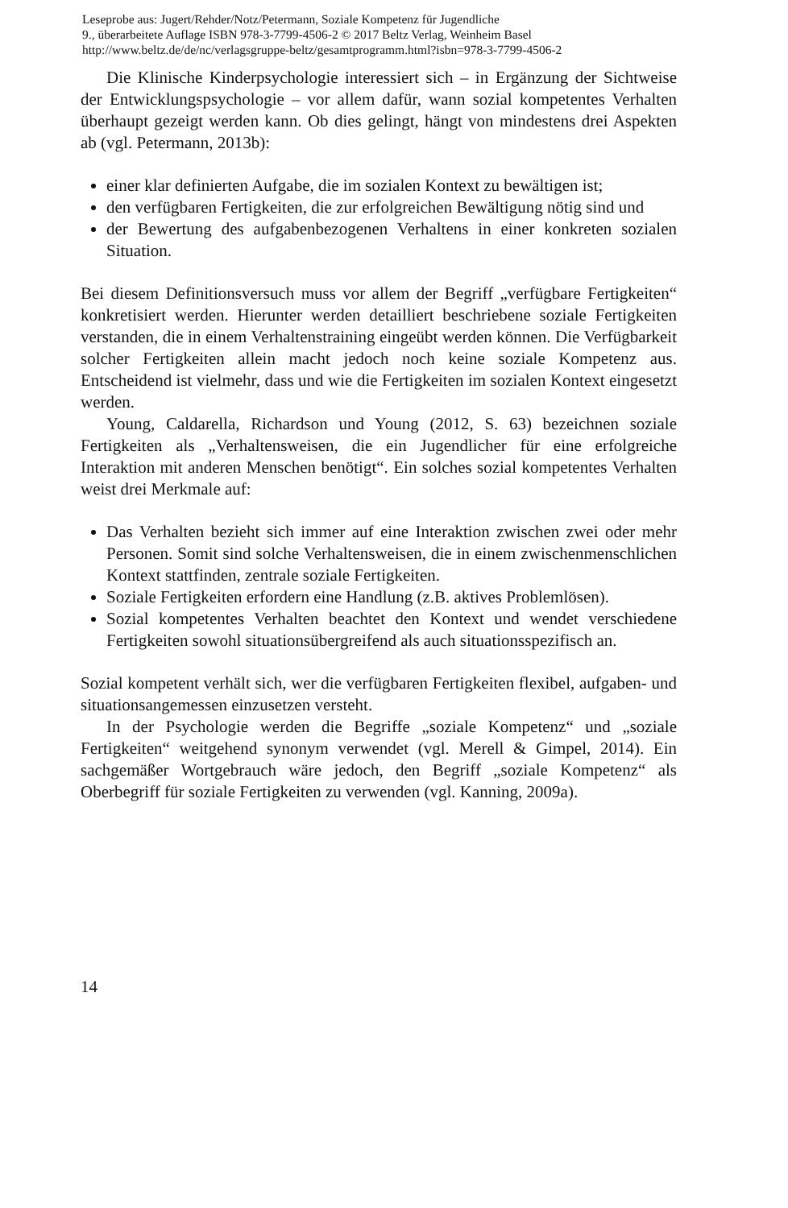Leseprobe aus: Jugert/Rehder/Notz/Petermann, Soziale Kompetenz für Jugendliche
9., überarbeitete Auflage ISBN 978-3-7799-4506-2 © 2017 Beltz Verlag, Weinheim Basel
http://www.beltz.de/de/nc/verlagsgruppe-beltz/gesamtprogramm.html?isbn=978-3-7799-4506-2
Die Klinische Kinderpsychologie interessiert sich – in Ergänzung der Sichtweise der Entwicklungspsychologie – vor allem dafür, wann sozial kompetentes Verhalten überhaupt gezeigt werden kann. Ob dies gelingt, hängt von mindestens drei Aspekten ab (vgl. Petermann, 2013b):
einer klar definierten Aufgabe, die im sozialen Kontext zu bewältigen ist;
den verfügbaren Fertigkeiten, die zur erfolgreichen Bewältigung nötig sind und
der Bewertung des aufgabenbezogenen Verhaltens in einer konkreten sozialen Situation.
Bei diesem Definitionsversuch muss vor allem der Begriff „verfügbare Fertigkeiten“ konkretisiert werden. Hierunter werden detailliert beschriebene soziale Fertigkeiten verstanden, die in einem Verhaltenstraining eingeübt werden können. Die Verfügbarkeit solcher Fertigkeiten allein macht jedoch noch keine soziale Kompetenz aus. Entscheidend ist vielmehr, dass und wie die Fertigkeiten im sozialen Kontext eingesetzt werden.
Young, Caldarella, Richardson und Young (2012, S. 63) bezeichnen soziale Fertigkeiten als „Verhaltensweisen, die ein Jugendlicher für eine erfolgreiche Interaktion mit anderen Menschen benötigt“. Ein solches sozial kompetentes Verhalten weist drei Merkmale auf:
Das Verhalten bezieht sich immer auf eine Interaktion zwischen zwei oder mehr Personen. Somit sind solche Verhaltensweisen, die in einem zwischenmenschlichen Kontext stattfinden, zentrale soziale Fertigkeiten.
Soziale Fertigkeiten erfordern eine Handlung (z.B. aktives Problemlösen).
Sozial kompetentes Verhalten beachtet den Kontext und wendet verschiedene Fertigkeiten sowohl situationsübergreifend als auch situationsspezifisch an.
Sozial kompetent verhält sich, wer die verfügbaren Fertigkeiten flexibel, aufgaben- und situationsangemessen einzusetzen versteht.
In der Psychologie werden die Begriffe „soziale Kompetenz“ und „soziale Fertigkeiten“ weitgehend synonym verwendet (vgl. Merell & Gimpel, 2014). Ein sachgemäßer Wortgebrauch wäre jedoch, den Begriff „soziale Kompetenz“ als Oberbegriff für soziale Fertigkeiten zu verwenden (vgl. Kanning, 2009a).
14